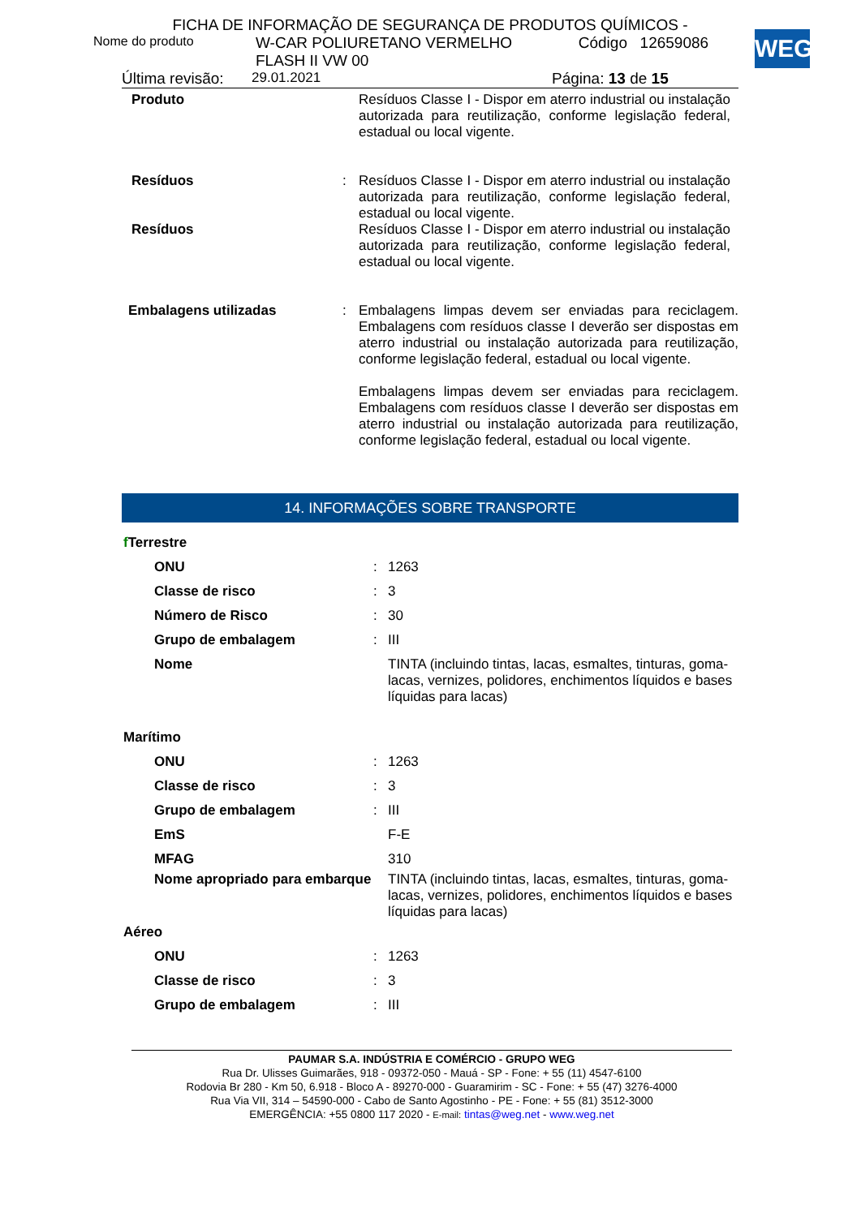WEG
FICHA DE INFORMAÇÃO DE SEGURANÇA DE PRODUTOS QUÍMICOS -
| Nome do produto | W-CAR POLIURETANO VERMELHO FLASH II VW 00 | Código | 12659086 |
| Última revisão: | 29.01.2021 | Página: 13 de 15 |
| Produto | | Resíduos Classe I - Dispor em aterro industrial ou instalação autorizada para reutilização, conforme legislação federal, estadual ou local vigente. |
| Resíduos | : | Resíduos Classe I - Dispor em aterro industrial ou instalação autorizada para reutilização, conforme legislação federal, estadual ou local vigente. |
| Resíduos | | Resíduos Classe I - Dispor em aterro industrial ou instalação autorizada para reutilização, conforme legislação federal, estadual ou local vigente. |
| Embalagens utilizadas | : | Embalagens limpas devem ser enviadas para reciclagem. Embalagens com resíduos classe I deverão ser dispostas em aterro industrial ou instalação autorizada para reutilização, conforme legislação federal, estadual ou local vigente. Embalagens limpas devem ser enviadas para reciclagem. Embalagens com resíduos classe I deverão ser dispostas em aterro industrial ou instalação autorizada para reutilização, conforme legislação federal, estadual ou local vigente. |
14. INFORMAÇÕES SOBRE TRANSPORTE
| f Terrestre | | |
| ONU | : | 1263 |
| Classe de risco | : | 3 |
| Número de Risco | : | 30 |
| Grupo de embalagem | : | III |
| Nome | | TINTA (incluindo tintas, lacas, esmaltes, tinturas, goma-lacas, vernizes, polidores, enchimentos líquidos e bases líquidas para lacas) |
| Marítimo | | |
| ONU | : | 1263 |
| Classe de risco | : | 3 |
| Grupo de embalagem | : | III |
| EmS | | F-E |
| MFAG | | 310 |
| Nome apropriado para embarque | | TINTA (incluindo tintas, lacas, esmaltes, tinturas, goma-lacas, vernizes, polidores, enchimentos líquidos e bases líquidas para lacas) |
| Aéreo | | |
| ONU | : | 1263 |
| Classe de risco | : | 3 |
| Grupo de embalagem | : | III |
PAUMAR S.A. INDÚSTRIA E COMÉRCIO - GRUPO WEG
Rua Dr. Ulisses Guimarães, 918 - 09372-050 - Mauá - SP - Fone: + 55 (11) 4547-6100
Rodovia Br 280 - Km 50, 6.918 - Bloco A - 89270-000 - Guaramirim - SC - Fone: + 55 (47) 3276-4000
Rua Via VII, 314 – 54590-000 - Cabo de Santo Agostinho - PE - Fone: + 55 (81) 3512-3000
EMERGÊNCIA: +55 0800 117 2020 - E-mail: tintas@weg.net - www.weg.net